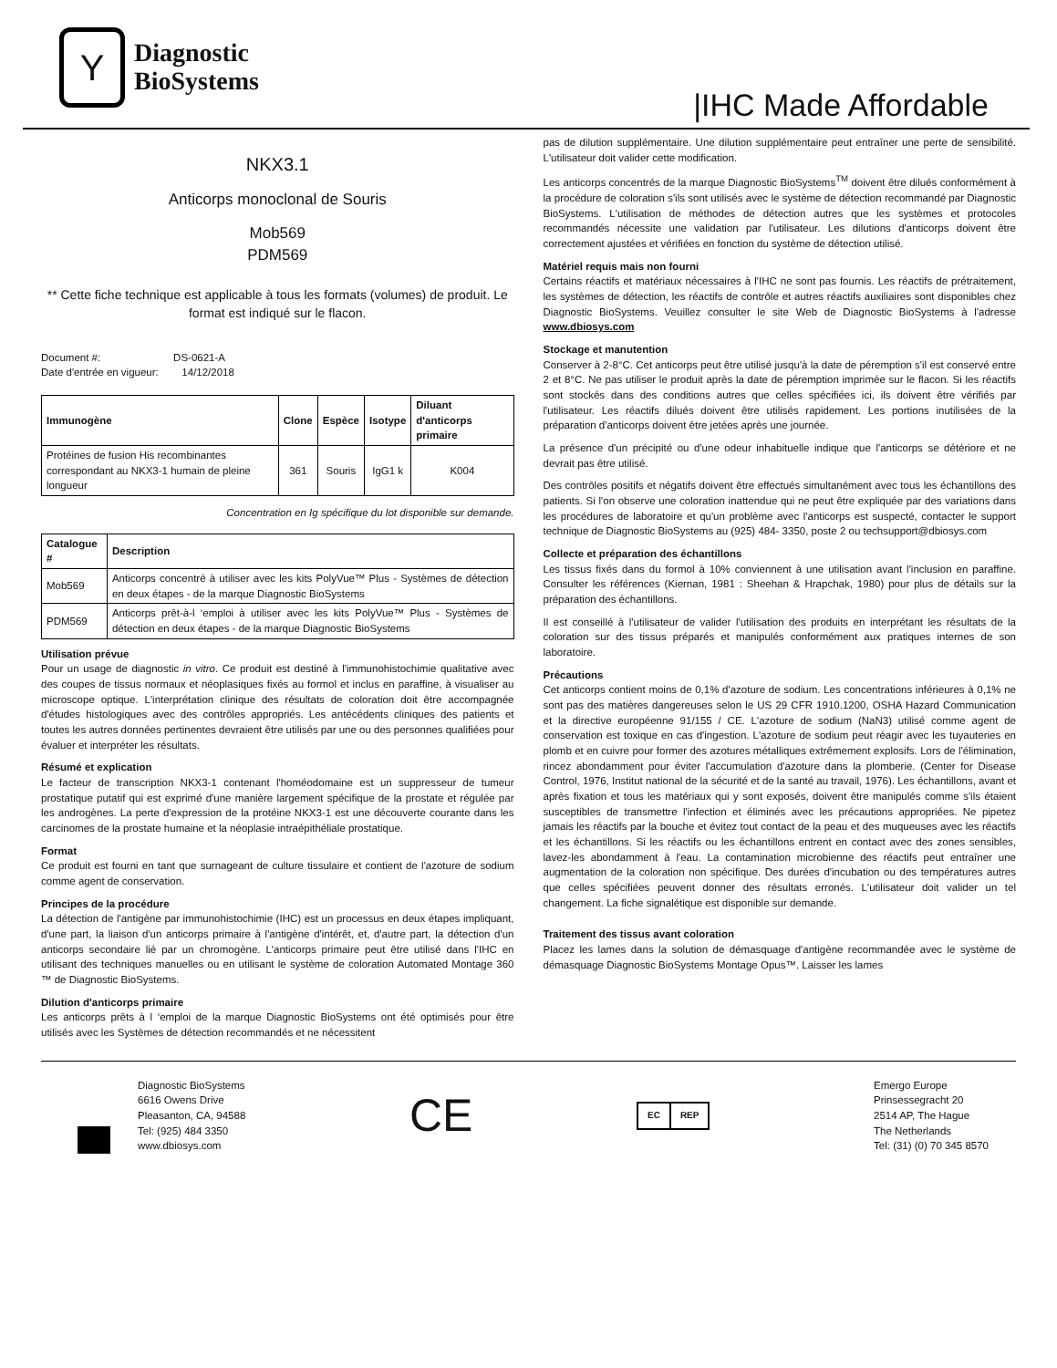Y
Diagnostic
BioSystems
|IHC Made Affordable
NKX3.1
Anticorps monoclonal de Souris
Mob569
PDM569
** Cette fiche technique est applicable à tous les formats (volumes) de produit. Le format est indiqué sur le flacon.
Document #: DS-0621-A
Date d'entrée en vigueur: 14/12/2018
| Immunogène | Clone | Espèce | Isotype | Diluant d'anticorps primaire |
| --- | --- | --- | --- | --- |
| Protéines de fusion His recombinantes correspondant au NKX3-1 humain de pleine longueur | 361 | Souris | IgG1 k | K004 |
Concentration en Ig spécifique du lot disponible sur demande.
| Catalogue # | Description |
| --- | --- |
| Mob569 | Anticorps concentré à utiliser avec les kits PolyVue™ Plus - Systèmes de détection en deux étapes - de la marque Diagnostic BioSystems |
| PDM569 | Anticorps prêt-à-l ‘emploi à utiliser avec les kits PolyVue™ Plus - Systèmes de détection en deux étapes - de la marque Diagnostic BioSystems |
Utilisation prévue
Pour un usage de diagnostic in vitro. Ce produit est destiné à l'immunohistochimie qualitative avec des coupes de tissus normaux et néoplasiques fixés au formol et inclus en paraffine, à visualiser au microscope optique. L'interprétation clinique des résultats de coloration doit être accompagnée d'études histologiques avec des contrôles appropriés. Les antécédents cliniques des patients et toutes les autres données pertinentes devraient être utilisés par une ou des personnes qualifiées pour évaluer et interpréter les résultats.
Résumé et explication
Le facteur de transcription NKX3-1 contenant l'homéodomaine est un suppresseur de tumeur prostatique putatif qui est exprimé d'une manière largement spécifique de la prostate et régulée par les androgènes. La perte d'expression de la protéine NKX3-1 est une découverte courante dans les carcinomes de la prostate humaine et la néoplasie intraépithéliale prostatique.
Format
Ce produit est fourni en tant que surnageant de culture tissulaire et contient de l'azoture de sodium comme agent de conservation.
Principes de la procédure
La détection de l'antigène par immunohistochimie (IHC) est un processus en deux étapes impliquant, d'une part, la liaison d'un anticorps primaire à l'antigène d'intérêt, et, d'autre part, la détection d'un anticorps secondaire lié par un chromogène. L'anticorps primaire peut être utilisé dans l'IHC en utilisant des techniques manuelles ou en utilisant le système de coloration Automated Montage 360 ™ de Diagnostic BioSystems.
Dilution d'anticorps primaire
Les anticorps prêts à l ‘emploi de la marque Diagnostic BioSystems ont été optimisés pour être utilisés avec les Systèmes de détection recommandés et ne nécessitent
pas de dilution supplémentaire. Une dilution supplémentaire peut entraîner une perte de sensibilité. L'utilisateur doit valider cette modification.
Les anticorps concentrés de la marque Diagnostic BioSystems<sup>TM</sup> doivent être dilués conformément à la procédure de coloration s'ils sont utilisés avec le système de détection recommandé par Diagnostic BioSystems. L'utilisation de méthodes de détection autres que les systèmes et protocoles recommandés nécessite une validation par l'utilisateur. Les dilutions d'anticorps doivent être correctement ajustées et vérifiées en fonction du système de détection utilisé.
Matériel requis mais non fourni
Certains réactifs et matériaux nécessaires à l'IHC ne sont pas fournis. Les réactifs de prétraitement, les systèmes de détection, les réactifs de contrôle et autres réactifs auxiliaires sont disponibles chez Diagnostic BioSystems. Veuillez consulter le site Web de Diagnostic BioSystems à l'adresse www.dbiosys.com
Stockage et manutention
Conserver à 2-8°C. Cet anticorps peut être utilisé jusqu'à la date de péremption s'il est conservé entre 2 et 8°C. Ne pas utiliser le produit après la date de péremption imprimée sur le flacon. Si les réactifs sont stockés dans des conditions autres que celles spécifiées ici, ils doivent être vérifiés par l'utilisateur. Les réactifs dilués doivent être utilisés rapidement. Les portions inutilisées de la préparation d'anticorps doivent être jetées après une journée.
La présence d'un précipité ou d'une odeur inhabituelle indique que l'anticorps se détériore et ne devrait pas être utilisé.
Des contrôles positifs et négatifs doivent être effectués simultanément avec tous les échantillons des patients. Si l'on observe une coloration inattendue qui ne peut être expliquée par des variations dans les procédures de laboratoire et qu'un problème avec l'anticorps est suspecté, contacter le support technique de Diagnostic BioSystems au (925) 484- 3350, poste 2 ou techsupport@dbiosys.com
Collecte et préparation des échantillons
Les tissus fixés dans du formol à 10% conviennent à une utilisation avant l'inclusion en paraffine. Consulter les références (Kiernan, 1981 : Sheehan & Hrapchak, 1980) pour plus de détails sur la préparation des échantillons.
Il est conseillé à l'utilisateur de valider l'utilisation des produits en interprétant les résultats de la coloration sur des tissus préparés et manipulés conformément aux pratiques internes de son laboratoire.
Précautions
Cet anticorps contient moins de 0,1% d'azoture de sodium. Les concentrations inférieures à 0,1% ne sont pas des matières dangereuses selon le US 29 CFR 1910.1200, OSHA Hazard Communication et la directive européenne 91/155 / CE. L'azoture de sodium (NaN3) utilisé comme agent de conservation est toxique en cas d'ingestion. L'azoture de sodium peut réagir avec les tuyauteries en plomb et en cuivre pour former des azotures métalliques extrêmement explosifs. Lors de l'élimination, rincez abondamment pour éviter l'accumulation d'azoture dans la plomberie. (Center for Disease Control, 1976, Institut national de la sécurité et de la santé au travail, 1976). Les échantillons, avant et après fixation et tous les matériaux qui y sont exposés, doivent être manipulés comme s'ils étaient susceptibles de transmettre l'infection et éliminés avec les précautions appropriées. Ne pipetez jamais les réactifs par la bouche et évitez tout contact de la peau et des muqueuses avec les réactifs et les échantillons. Si les réactifs ou les échantillons entrent en contact avec des zones sensibles, lavez-les abondamment à l'eau. La contamination microbienne des réactifs peut entraîner une augmentation de la coloration non spécifique. Des durées d'incubation ou des températures autres que celles spécifiées peuvent donner des résultats erronés. L'utilisateur doit valider un tel changement. La fiche signalétique est disponible sur demande.
Traitement des tissus avant coloration
Placez les lames dans la solution de démasquage d'antigène recommandée avec le système de démasquage Diagnostic BioSystems Montage Opus™. Laisser les lames
Diagnostic BioSystems
6616 Owens Drive
Pleasanton, CA, 94588
Tel: (925) 484 3350
www.dbiosys.com
CE
EC REP
Emergo Europe
Prinsessegracht 20
2514 AP, The Hague
The Netherlands
Tel: (31) (0) 70 345 8570